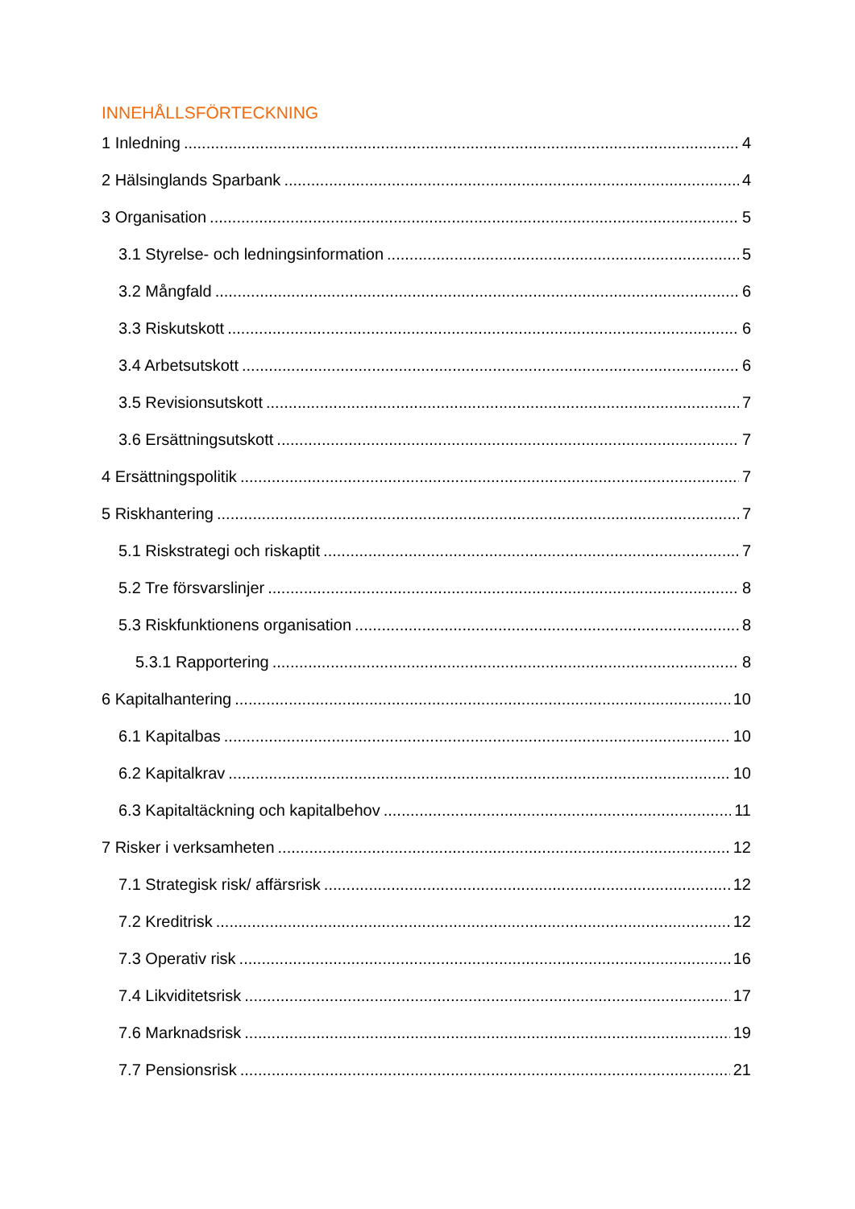INNEHÅLLSFÖRTECKNING
1 Inledning 4
2 Hälsinglands Sparbank 4
3 Organisation 5
3.1 Styrelse- och ledningsinformation 5
3.2 Mångfald 6
3.3 Riskutskott 6
3.4 Arbetsutskott 6
3.5 Revisionsutskott 7
3.6 Ersättningsutskott 7
4 Ersättningspolitik 7
5 Riskhantering 7
5.1 Riskstrategi och riskaptit 7
5.2 Tre försvarslinjer 8
5.3 Riskfunktionens organisation 8
5.3.1 Rapportering 8
6 Kapitalhantering 10
6.1 Kapitalbas 10
6.2 Kapitalkrav 10
6.3 Kapitaltäckning och kapitalbehov 11
7 Risker i verksamheten 12
7.1 Strategisk risk/ affärsrisk 12
7.2 Kreditrisk 12
7.3 Operativ risk 16
7.4 Likviditetsrisk 17
7.6 Marknadsrisk 19
7.7 Pensionsrisk 21